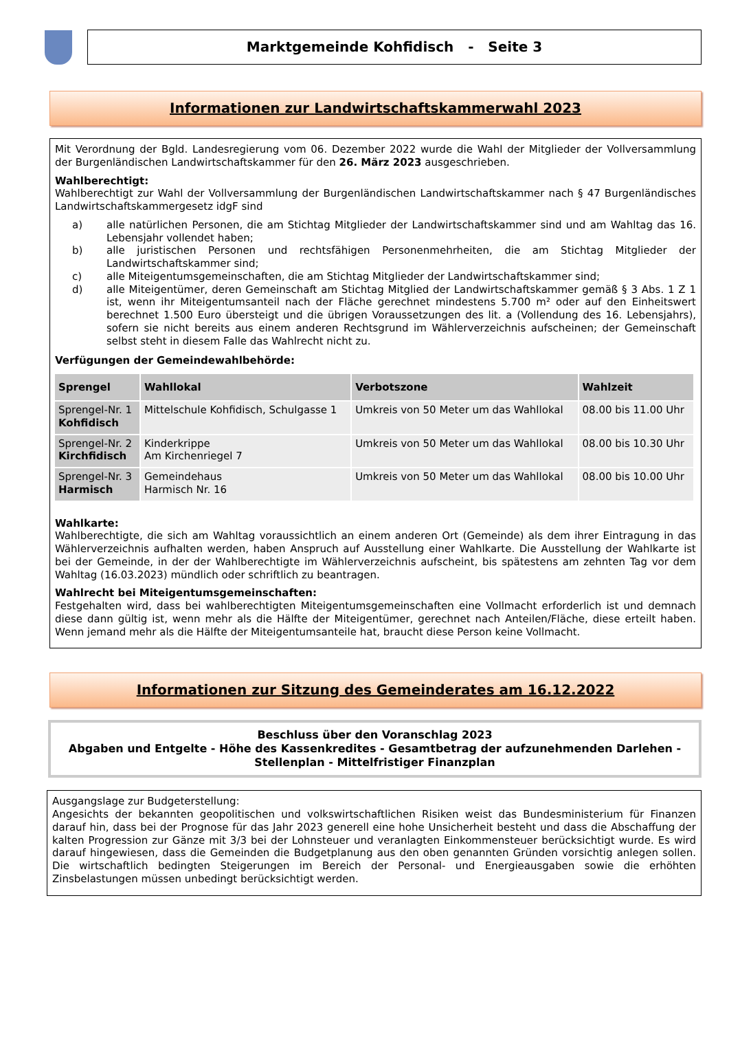Marktgemeinde Kohfidisch - Seite 3
Informationen zur Landwirtschaftskammerwahl 2023
Mit Verordnung der Bgld. Landesregierung vom 06. Dezember 2022 wurde die Wahl der Mitglieder der Vollversammlung der Burgenländischen Landwirtschaftskammer für den 26. März 2023 ausgeschrieben.
Wahlberechtigt:
Wahlberechtigt zur Wahl der Vollversammlung der Burgenländischen Landwirtschaftskammer nach § 47 Burgenländisches Landwirtschaftskammergesetz idgF sind
a) alle natürlichen Personen, die am Stichtag Mitglieder der Landwirtschaftskammer sind und am Wahltag das 16. Lebensjahr vollendet haben;
b) alle juristischen Personen und rechtsfähigen Personenmehrheiten, die am Stichtag Mitglieder der Landwirtschaftskammer sind;
c) alle Miteigentumsgemeinschaften, die am Stichtag Mitglieder der Landwirtschaftskammer sind;
d) alle Miteigentümer, deren Gemeinschaft am Stichtag Mitglied der Landwirtschaftskammer gemäß § 3 Abs. 1 Z 1 ist, wenn ihr Miteigentumsanteil nach der Fläche gerechnet mindestens 5.700 m² oder auf den Einheitswert berechnet 1.500 Euro übersteigt und die übrigen Voraussetzungen des lit. a (Vollendung des 16. Lebensjahrs), sofern sie nicht bereits aus einem anderen Rechtsgrund im Wählerverzeichnis aufscheinen; der Gemeinschaft selbst steht in diesem Falle das Wahlrecht nicht zu.
Verfügungen der Gemeindewahlbehörde:
| Sprengel | Wahllokal | Verbotszone | Wahlzeit |
| --- | --- | --- | --- |
| Sprengel-Nr. 1 Kohfidisch | Mittelschule Kohfidisch, Schulgasse 1 | Umkreis von 50 Meter um das Wahllokal | 08.00 bis 11.00 Uhr |
| Sprengel-Nr. 2 Kirchfidisch | Kinderkrippe Am Kirchenriegel 7 | Umkreis von 50 Meter um das Wahllokal | 08.00 bis 10.30 Uhr |
| Sprengel-Nr. 3 Harmisch | Gemeindehaus Harmisch Nr. 16 | Umkreis von 50 Meter um das Wahllokal | 08.00 bis 10.00 Uhr |
Wahlkarte:
Wahlberechtigte, die sich am Wahltag voraussichtlich an einem anderen Ort (Gemeinde) als dem ihrer Eintragung in das Wählerverzeichnis aufhalten werden, haben Anspruch auf Ausstellung einer Wahlkarte. Die Ausstellung der Wahlkarte ist bei der Gemeinde, in der der Wahlberechtigte im Wählerverzeichnis aufscheint, bis spätestens am zehnten Tag vor dem Wahltag (16.03.2023) mündlich oder schriftlich zu beantragen.
Wahlrecht bei Miteigentumsgemeinschaften:
Festgehalten wird, dass bei wahlberechtigten Miteigentumsgemeinschaften eine Vollmacht erforderlich ist und demnach diese dann gültig ist, wenn mehr als die Hälfte der Miteigentümer, gerechnet nach Anteilen/Fläche, diese erteilt haben. Wenn jemand mehr als die Hälfte der Miteigentumsanteile hat, braucht diese Person keine Vollmacht.
Informationen zur Sitzung des Gemeinderates am 16.12.2022
Beschluss über den Voranschlag 2023
Abgaben und Entgelte - Höhe des Kassenkredites - Gesamtbetrag der aufzunehmenden Darlehen - Stellenplan - Mittelfristiger Finanzplan
Ausgangslage zur Budgeterstellung:
Angesichts der bekannten geopolitischen und volkswirtschaftlichen Risiken weist das Bundesministerium für Finanzen darauf hin, dass bei der Prognose für das Jahr 2023 generell eine hohe Unsicherheit besteht und dass die Abschaffung der kalten Progression zur Gänze mit 3/3 bei der Lohnsteuer und veranlagten Einkommensteuer berücksichtigt wurde. Es wird darauf hingewiesen, dass die Gemeinden die Budgetplanung aus den oben genannten Gründen vorsichtig anlegen sollen. Die wirtschaftlich bedingten Steigerungen im Bereich der Personal- und Energieausgaben sowie die erhöhten Zinsbelastungen müssen unbedingt berücksichtigt werden.